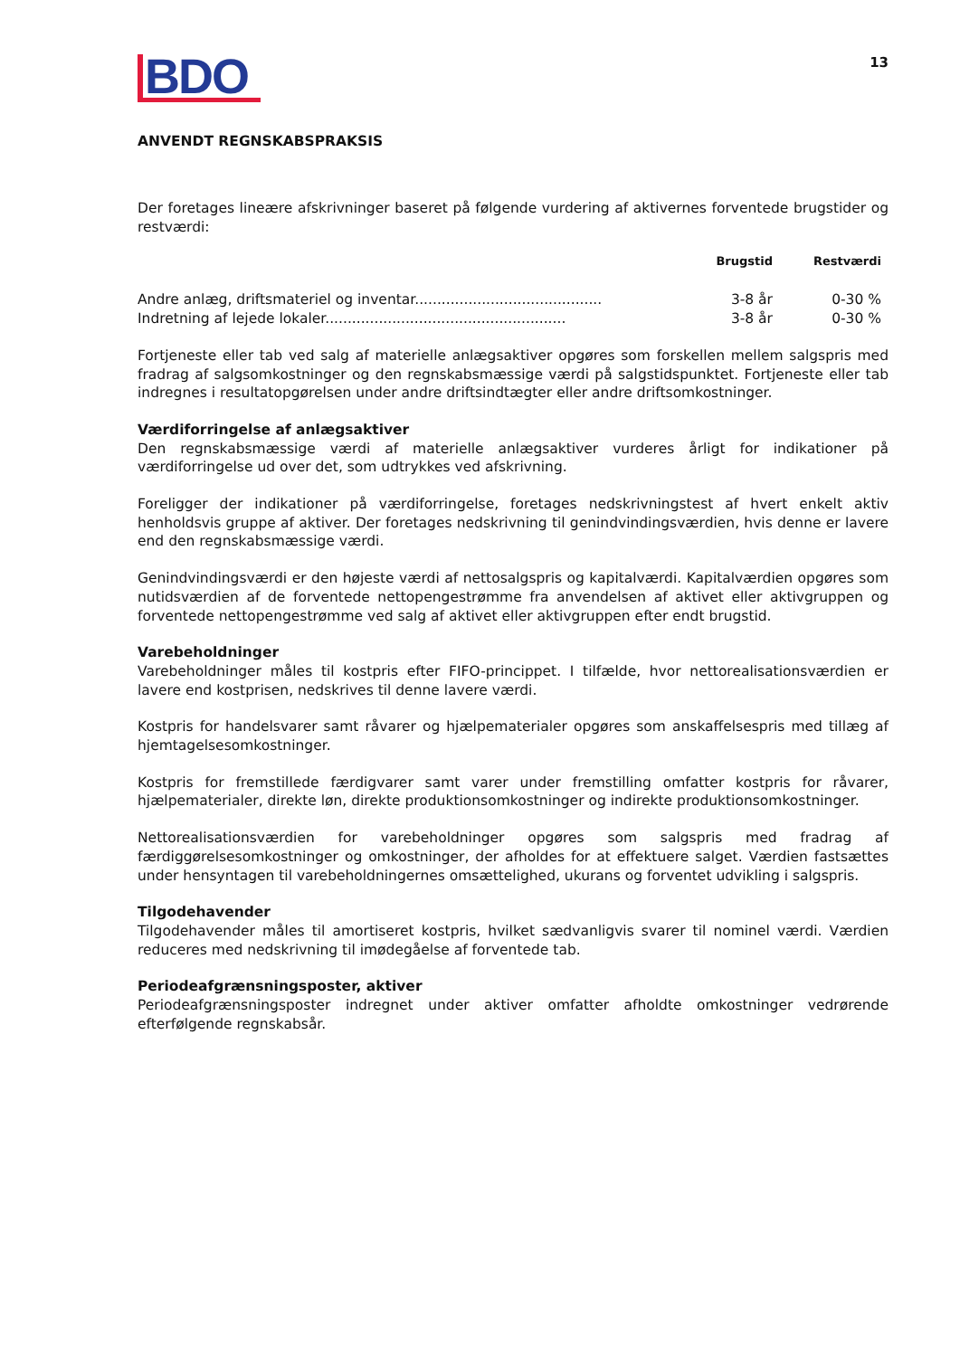BDO
13
ANVENDT REGNSKABSPRAKSIS
Der foretages lineære afskrivninger baseret på følgende vurdering af aktivernes forventede brugstider og restværdi:
| | Brugstid | Restværdi |
| --- | --- | --- |
| Andre anlæg, driftsmateriel og inventar.......................................... | 3-8 år | 0-30 % |
| Indretning af lejede lokaler...................................................... | 3-8 år | 0-30 % |
Fortjeneste eller tab ved salg af materielle anlægsaktiver opgøres som forskellen mellem salgspris med fradrag af salgsomkostninger og den regnskabsmæssige værdi på salgstidspunktet. Fortjeneste eller tab indregnes i resultatopgørelsen under andre driftsindtægter eller andre driftsomkostninger.
Værdiforringelse af anlægsaktiver
Den regnskabsmæssige værdi af materielle anlægsaktiver vurderes årligt for indikationer på værdiforringelse ud over det, som udtrykkes ved afskrivning.
Foreligger der indikationer på værdiforringelse, foretages nedskrivningstest af hvert enkelt aktiv henholdsvis gruppe af aktiver. Der foretages nedskrivning til genindvindingsværdien, hvis denne er lavere end den regnskabsmæssige værdi.
Genindvindingsværdi er den højeste værdi af nettosalgspris og kapitalværdi. Kapitalværdien opgøres som nutidsværdien af de forventede nettopengestrømme fra anvendelsen af aktivet eller aktivgruppen og forventede nettopengestrømme ved salg af aktivet eller aktivgruppen efter endt brugstid.
Varebeholdninger
Varebeholdninger måles til kostpris efter FIFO-princippet. I tilfælde, hvor nettorealisationsværdien er lavere end kostprisen, nedskrives til denne lavere værdi.
Kostpris for handelsvarer samt råvarer og hjælpematerialer opgøres som anskaffelsespris med tillæg af hjemtagelsesomkostninger.
Kostpris for fremstillede færdigvarer samt varer under fremstilling omfatter kostpris for råvarer, hjælpematerialer, direkte løn, direkte produktionsomkostninger og indirekte produktionsomkostninger.
Nettorealisationsværdien for varebeholdninger opgøres som salgspris med fradrag af færdiggørelsesomkostninger og omkostninger, der afholdes for at effektuere salget. Værdien fastsættes under hensyntagen til varebeholdningernes omsættelighed, ukurans og forventet udvikling i salgspris.
Tilgodehavender
Tilgodehavender måles til amortiseret kostpris, hvilket sædvanligvis svarer til nominel værdi. Værdien reduceres med nedskrivning til imødegåelse af forventede tab.
Periodeafgrænsningsposter, aktiver
Periodeafgrænsningsposter indregnet under aktiver omfatter afholdte omkostninger vedrørende efterfølgende regnskabsår.